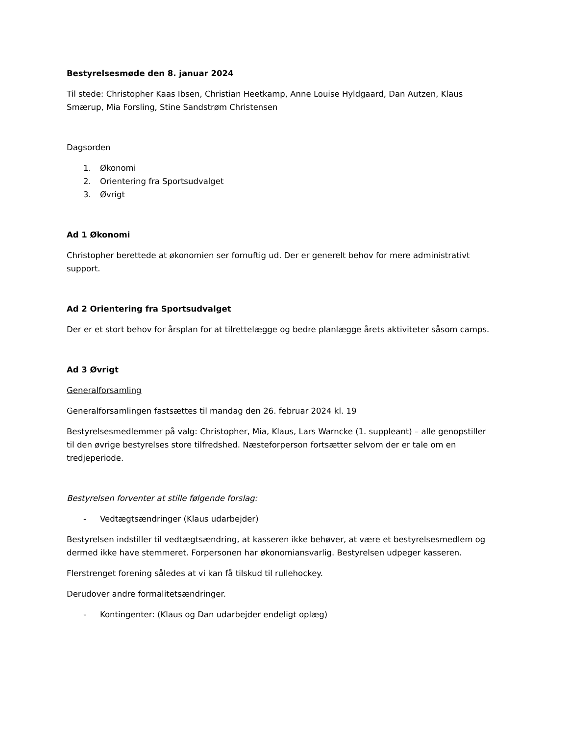Bestyrelsesmøde den 8. januar 2024
Til stede: Christopher Kaas Ibsen, Christian Heetkamp, Anne Louise Hyldgaard, Dan Autzen, Klaus Smærup, Mia Forsling, Stine Sandstrøm Christensen
Dagsorden
1. Økonomi
2. Orientering fra Sportsudvalget
3. Øvrigt
Ad 1 Økonomi
Christopher berettede at økonomien ser fornuftig ud. Der er generelt behov for mere administrativt support.
Ad 2 Orientering fra Sportsudvalget
Der er et stort behov for årsplan for at tilrettelægge og bedre planlægge årets aktiviteter såsom camps.
Ad 3 Øvrigt
Generalforsamling
Generalforsamlingen fastsættes til mandag den 26. februar 2024 kl. 19
Bestyrelsesmedlemmer på valg: Christopher, Mia, Klaus, Lars Warncke (1. suppleant) – alle genopstiller til den øvrige bestyrelses store tilfredshed. Næsteforperson fortsætter selvom der er tale om en tredjeperiode.
Bestyrelsen forventer at stille følgende forslag:
- Vedtægtsændringer (Klaus udarbejder)
Bestyrelsen indstiller til vedtægtsændring, at kasseren ikke behøver, at være et bestyrelsesmedlem og dermed ikke have stemmeret. Forpersonen har økonomiansvarlig. Bestyrelsen udpeger kasseren.
Flerstrenget forening således at vi kan få tilskud til rullehockey.
Derudover andre formalitetsændringer.
- Kontingenter: (Klaus og Dan udarbejder endeligt oplæg)